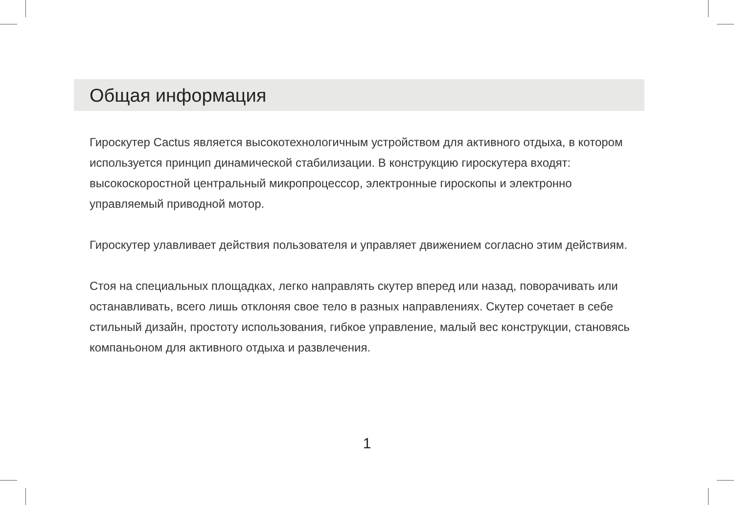Общая информация
Гироскутер Cactus является высокотехнологичным устройством для активного отдыха, в котором используется принцип динамической стабилизации. В конструкцию гироскутера входят: высокоскоростной центральный микропроцессор, электронные гироскопы и электронно управляемый приводной мотор.
Гироскутер улавливает действия пользователя и управляет движением согласно этим действиям.
Стоя на специальных площадках, легко направлять скутер вперед или назад, поворачивать или останавливать, всего лишь отклоняя свое тело в разных направлениях. Скутер сочетает в себе стильный дизайн, простоту использования, гибкое управление, малый вес конструкции, становясь компаньоном для активного отдыха и развлечения.
1